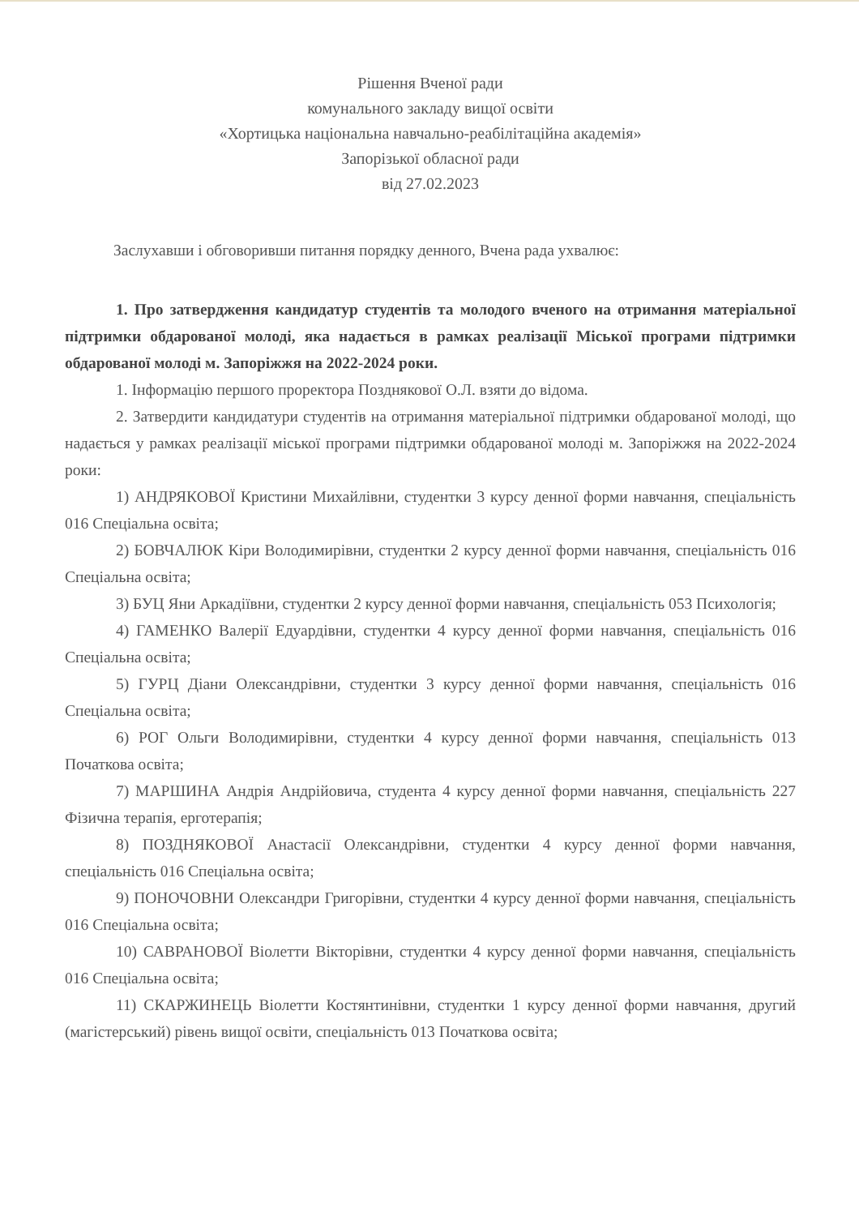Рішення Вченої ради
комунального закладу вищої освіти
«Хортицька національна навчально-реабілітаційна академія»
Запорізької обласної ради
від 27.02.2023
Заслухавши і обговоривши питання порядку денного, Вчена рада ухвалює:
1. Про затвердження кандидатур студентів та молодого вченого на отримання матеріальної підтримки обдарованої молоді, яка надається в рамках реалізації Міської програми підтримки обдарованої молоді м. Запоріжжя на 2022-2024 роки.
1. Інформацію першого проректора Позднякової О.Л. взяти до відома.
2. Затвердити кандидатури студентів на отримання матеріальної підтримки обдарованої молоді, що надається у рамках реалізації міської програми підтримки обдарованої молоді м. Запоріжжя на 2022-2024 роки:
1) АНДРЯКОВОЇ Кристини Михайлівни, студентки 3 курсу денної форми навчання, спеціальність 016 Спеціальна освіта;
2) БОВЧАЛЮК Кіри Володимирівни, студентки 2 курсу денної форми навчання, спеціальність 016 Спеціальна освіта;
3) БУЦ Яни Аркадіївни, студентки 2 курсу денної форми навчання, спеціальність 053 Психологія;
4) ГАМЕНКО Валерії Едуардівни, студентки 4 курсу денної форми навчання, спеціальність 016 Спеціальна освіта;
5) ГУРЦ Діани Олександрівни, студентки 3 курсу денної форми навчання, спеціальність 016 Спеціальна освіта;
6) РОГ Ольги Володимирівни, студентки 4 курсу денної форми навчання, спеціальність 013 Початкова освіта;
7) МАРШИНА Андрія Андрійовича, студента 4 курсу денної форми навчання, спеціальність 227 Фізична терапія, ерготерапія;
8) ПОЗДНЯКОВОЇ Анастасії Олександрівни, студентки 4 курсу денної форми навчання, спеціальність 016 Спеціальна освіта;
9) ПОНОЧОВНИ Олександри Григорівни, студентки 4 курсу денної форми навчання, спеціальність 016 Спеціальна освіта;
10) САВРАНОВОЇ Віолетти Вікторівни, студентки 4 курсу денної форми навчання, спеціальність 016 Спеціальна освіта;
11) СКАРЖИНЕЦЬ Віолетти Костянтинівни, студентки 1 курсу денної форми навчання, другий (магістерський) рівень вищої освіти, спеціальність 013 Початкова освіта;